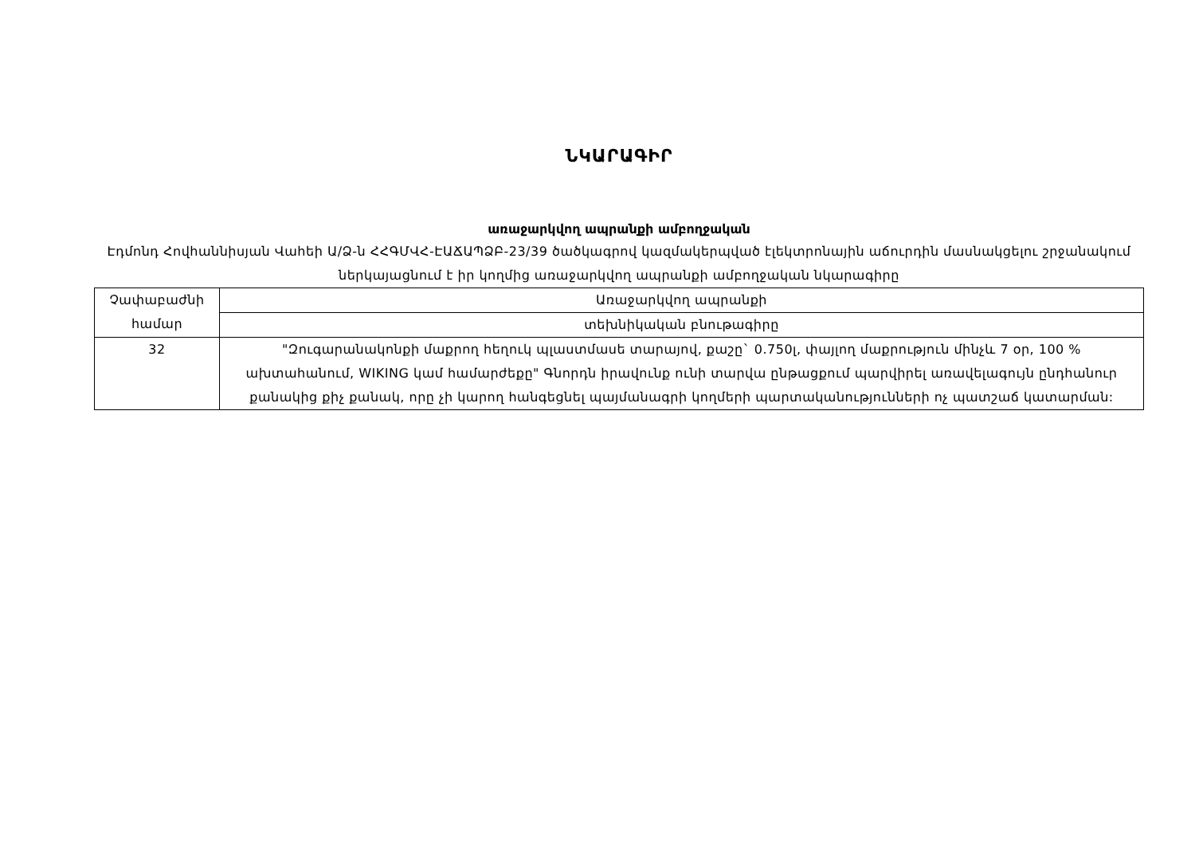ՆԿԱՐԱԳԻՐ
առաջարկվող ապրանքի ամբողջական
Էդմոնդ Հովհաննիսյան Վահեի Ա/Ձ-ն ՀՀԳՄՎՀ-ԷԱՃԱՊՁԲ-23/39 ծածկագրով կազմակերպված էլեկտրոնային աճուրդին մասնակցելու շրջանակում ներկայացնում է իր կողմից առաջարկվող ապրանքի ամբողջական նկարագիրը
| Չափաբաժնի համար | Առաջարկվող ապրանքի |
| | տեխնիկական բնութագիրը |
| 32 | "Զուգարանակոնքի մաքրող հեղուկ պլաստմասե տարայով, քաշը` 0.750լ, փայլող մաքրություն մինչև 7 օր, 100 % ախտահանում, WIKING կամ համարժեքը" Գնորդն իրավունք ունի տարվա ընթացքում պարվիրել առավելագույն ընդհանուր քանակից քիչ քանակ, որը չի կարող հանգեցնել պայմանագրի կողմերի պարտականությունների ոչ պատշաճ կատարման: |